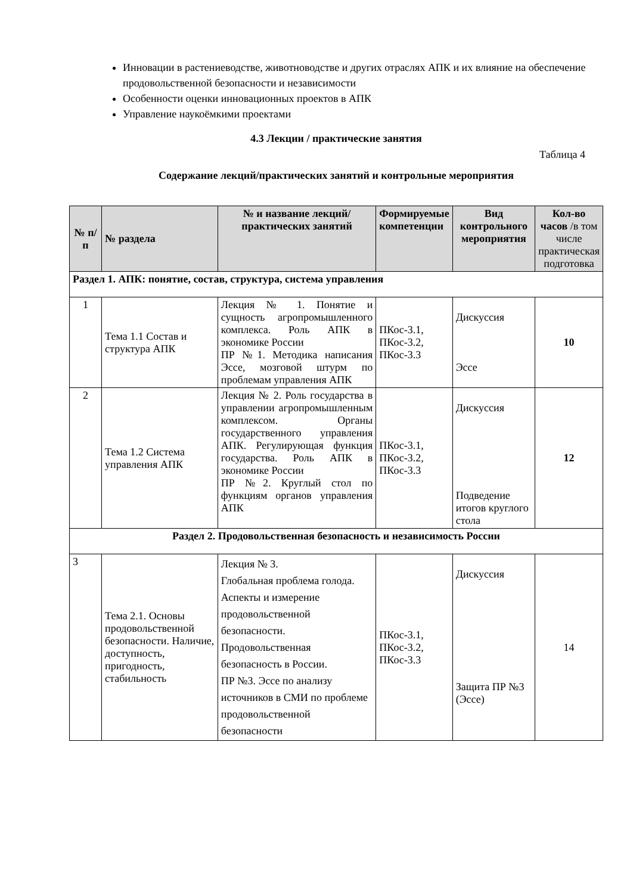Инновации в растениеводстве, животноводстве и других отраслях АПК и их влияние на обеспечение продовольственной безопасности и независимости
Особенности оценки инновационных проектов в АПК
Управление наукоёмкими проектами
4.3 Лекции / практические занятия
Таблица 4
Содержание лекций/практических занятий и контрольные мероприятия
| № п/п | № раздела | № и название лекций/ практических занятий | Формируемые компетенции | Вид контрольного мероприятия | Кол-во часов /в том числе практическая подготовка |
| --- | --- | --- | --- | --- | --- |
| Раздел 1. АПК: понятие, состав, структура, система управления | | | | | |
| 1 | Тема 1.1 Состав и структура АПК | Лекция № 1. Понятие и сущность агропромышленного комплекса. Роль АПК в экономике России ПР №1. Методика написания Эссе, мозговой штурм по проблемам управления АПК | ПКос-3.1, ПКос-3.2, ПКос-3.3 | Дискуссия Эссе | 10 |
| 2 | Тема 1.2 Система управления АПК | Лекция № 2. Роль государства в управлении агропромышленным комплексом. Органы государственного управления АПК. Регулирующая функция государства. Роль АПК в экономике России ПР №2. Круглый стол по функциям органов управления АПК | ПКос-3.1, ПКос-3.2, ПКос-3.3 | Дискуссия Подведение итогов круглого стола | 12 |
| Раздел 2. Продовольственная безопасность и независимость России | | | | | |
| 3 | Тема 2.1. Основы продовольственной безопасности. Наличие, доступность, пригодность, стабильность | Лекция № 3. Глобальная проблема голода. Аспекты и измерение продовольственной безопасности. Продовольственная безопасность в России. ПР №3. Эссе по анализу источников в СМИ по проблеме продовольственной безопасности | ПКос-3.1, ПКос-3.2, ПКос-3.3 | Дискуссия Защита ПР №3 (Эссе) | 14 |